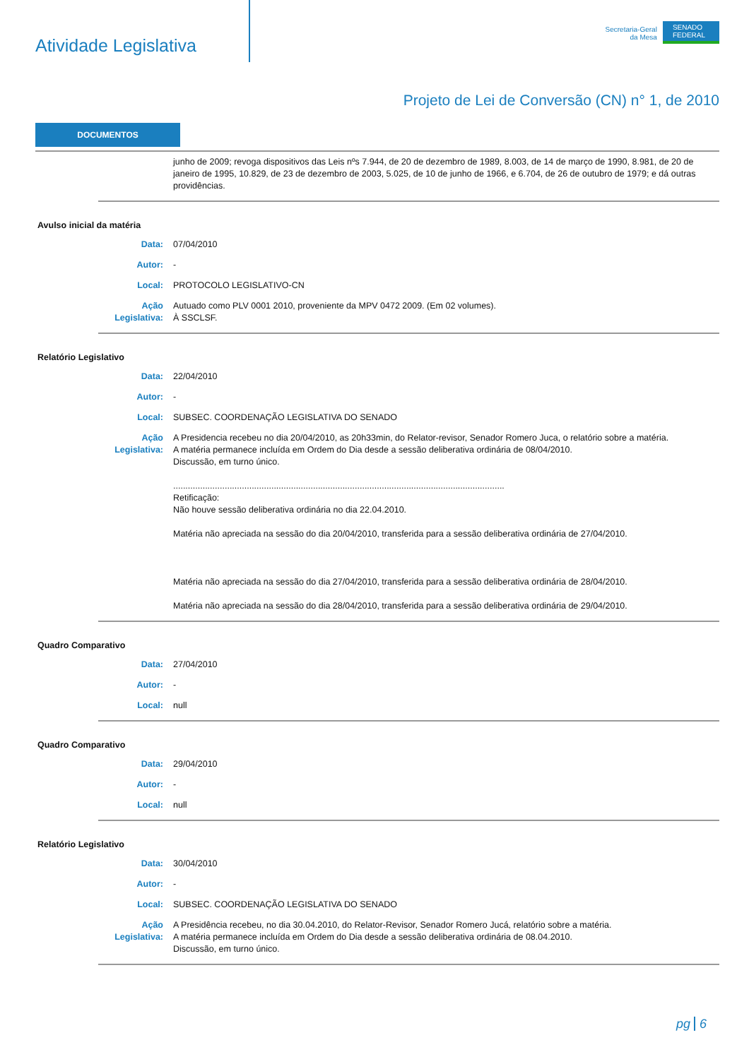Atividade Legislativa
Secretaria-Geral
da Mesa
SENADO
FEDERAL
Projeto de Lei de Conversão (CN) n° 1, de 2010
DOCUMENTOS
junho de 2009; revoga dispositivos das Leis nºs 7.944, de 20 de dezembro de 1989, 8.003, de 14 de março de 1990, 8.981, de 20 de janeiro de 1995, 10.829, de 23 de dezembro de 2003, 5.025, de 10 de junho de 1966, e 6.704, de 26 de outubro de 1979; e dá outras providências.
Avulso inicial da matéria
Data: 07/04/2010
Autor: -
Local: PROTOCOLO LEGISLATIVO-CN
Ação Legislativa:
Autuado como PLV 0001 2010, proveniente da MPV 0472 2009. (Em 02 volumes).
À SSCLSF.
Relatório Legislativo
Data: 22/04/2010
Autor: -
Local: SUBSEC. COORDENAÇÃO LEGISLATIVA DO SENADO
Ação Legislativa:
A Presidencia recebeu no dia 20/04/2010, as 20h33min, do Relator-revisor, Senador Romero Juca, o relatório sobre a matéria.
A matéria permanece incluída em Ordem do Dia desde a sessão deliberativa ordinária de 08/04/2010.
Discussão, em turno único.
.......................................................................................................................................
Retificação:
Não houve sessão deliberativa ordinária no dia 22.04.2010.
Matéria não apreciada na sessão do dia 20/04/2010, transferida para a sessão deliberativa ordinária de 27/04/2010.
Matéria não apreciada na sessão do dia 27/04/2010, transferida para a sessão deliberativa ordinária de 28/04/2010.
Matéria não apreciada na sessão do dia 28/04/2010, transferida para a sessão deliberativa ordinária de 29/04/2010.
Quadro Comparativo
Data: 27/04/2010
Autor: -
Local: null
Quadro Comparativo
Data: 29/04/2010
Autor: -
Local: null
Relatório Legislativo
Data: 30/04/2010
Autor: -
Local: SUBSEC. COORDENAÇÃO LEGISLATIVA DO SENADO
Ação Legislativa:
A Presidência recebeu, no dia 30.04.2010, do Relator-Revisor, Senador Romero Jucá, relatório sobre a matéria.
A matéria permanece incluída em Ordem do Dia desde a sessão deliberativa ordinária de 08.04.2010.
Discussão, em turno único.
pg 6